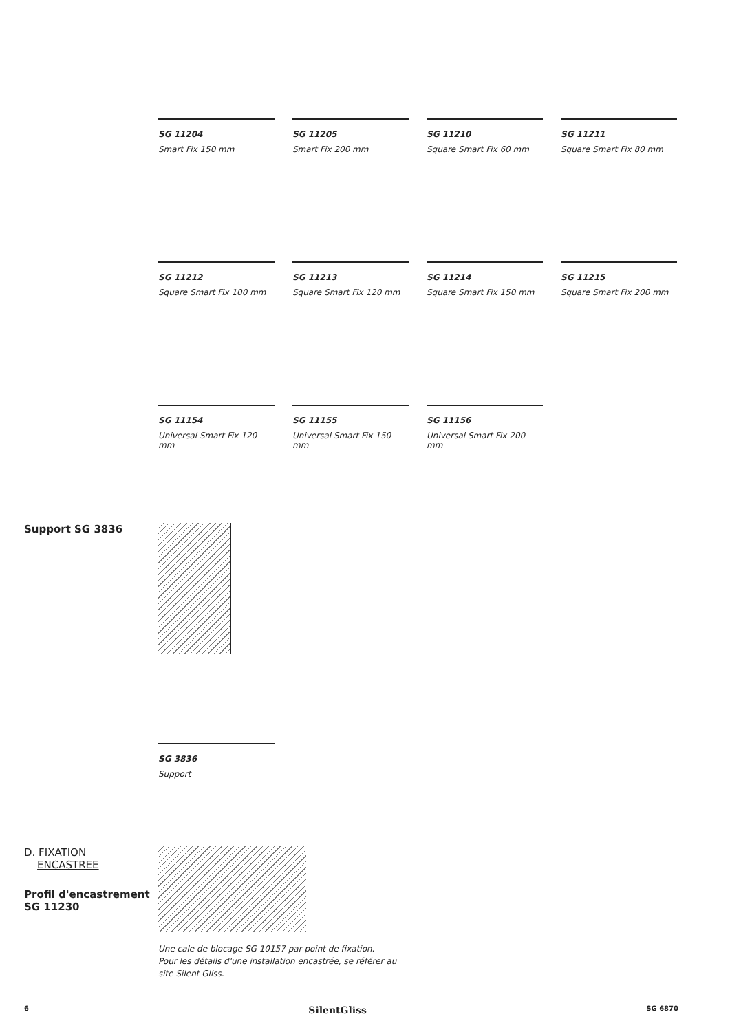SG 11204
Smart Fix 150 mm
SG 11205
Smart Fix 200 mm
SG 11210
Square Smart Fix 60 mm
SG 11211
Square Smart Fix 80 mm
SG 11212
Square Smart Fix 100 mm
SG 11213
Square Smart Fix 120 mm
SG 11214
Square Smart Fix 150 mm
SG 11215
Square Smart Fix 200 mm
SG 11154
Universal Smart Fix 120 mm
SG 11155
Universal Smart Fix 150 mm
SG 11156
Universal Smart Fix 200 mm
Support SG 3836
SG 3836
Support
D. FIXATION
ENCASTREE
Profil d'encastrement
SG 11230
Une cale de blocage SG 10157 par point de fixation.
Pour les détails d'une installation encastrée, se référer au
site Silent Gliss.
6 SilentGliss SG 6870